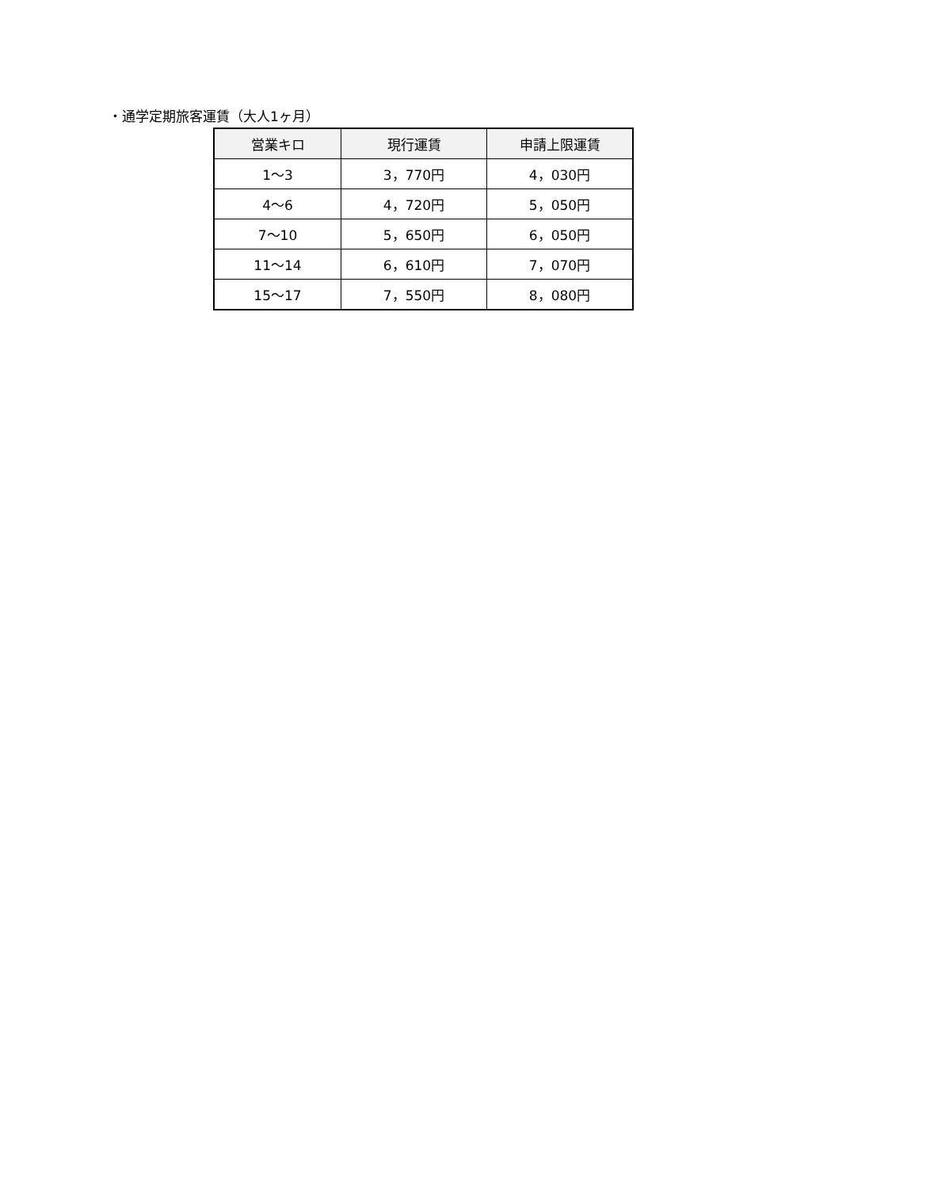・通学定期旅客運賃（大人1ヶ月）
| 営業キロ | 現行運賃 | 申請上限運賃 |
| --- | --- | --- |
| 1～3 | 3，770円 | 4，030円 |
| 4～6 | 4，720円 | 5，050円 |
| 7～10 | 5，650円 | 6，050円 |
| 11～14 | 6，610円 | 7，070円 |
| 15～17 | 7，550円 | 8，080円 |